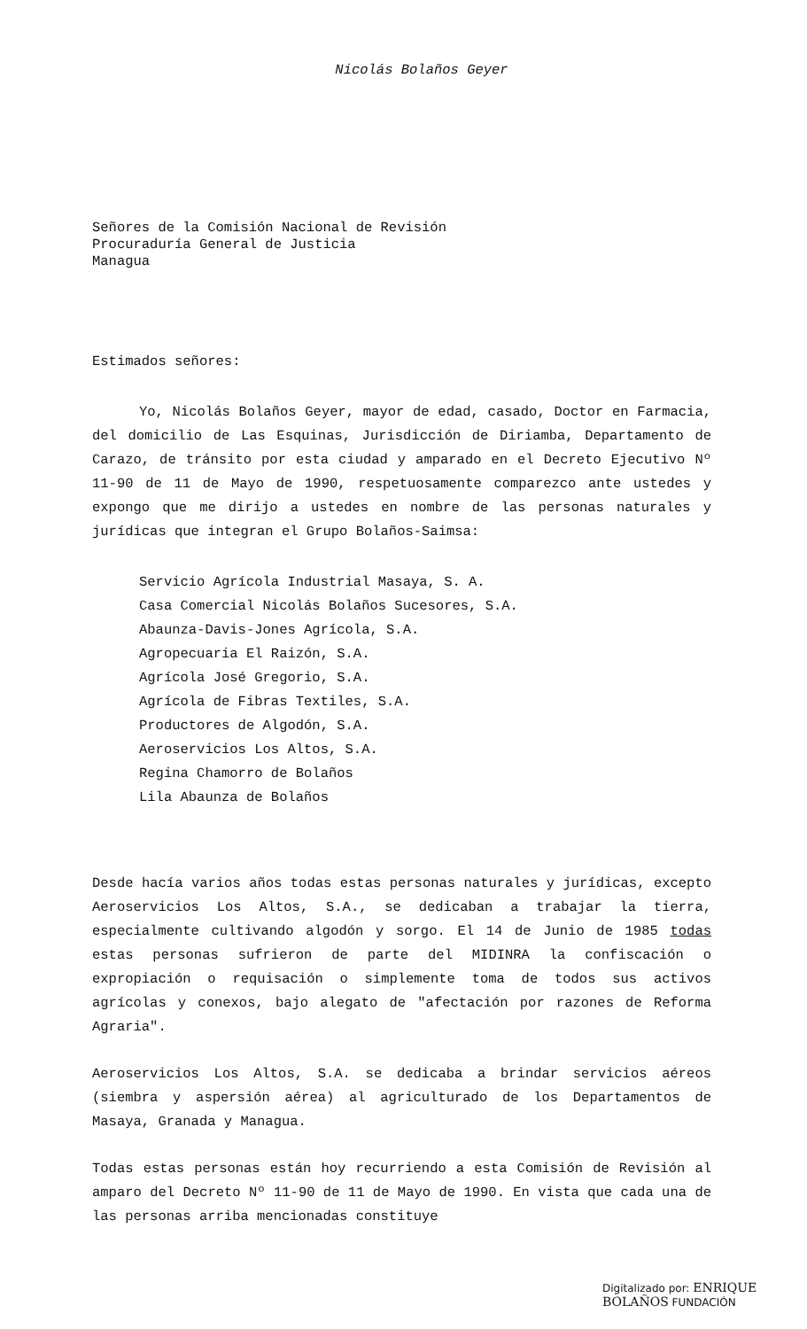Nicolás Bolaños Geyer
Señores de la Comisión Nacional de Revisión
Procuraduría General de Justicia
Managua
Estimados señores:
Yo, Nicolás Bolaños Geyer, mayor de edad, casado, Doctor en Farmacia, del domicilio de Las Esquinas, Jurisdicción de Diriamba, Departamento de Carazo, de tránsito por esta ciudad y amparado en el Decreto Ejecutivo Nº 11-90 de 11 de Mayo de 1990, respetuosamente comparezco ante ustedes y expongo que me dirijo a ustedes en nombre de las personas naturales y jurídicas que integran el Grupo Bolaños-Saimsa:
Servicio Agrícola Industrial Masaya, S. A.
Casa Comercial Nicolás Bolaños Sucesores, S.A.
Abaunza-Davis-Jones Agrícola, S.A.
Agropecuaria El Raizón, S.A.
Agrícola José Gregorio, S.A.
Agrícola de Fibras Textiles, S.A.
Productores de Algodón, S.A.
Aeroservicios Los Altos, S.A.
Regina Chamorro de Bolaños
Lila Abaunza de Bolaños
Desde hacía varios años todas estas personas naturales y jurídicas, excepto Aeroservicios Los Altos, S.A., se dedicaban a trabajar la tierra, especialmente cultivando algodón y sorgo. El 14 de Junio de 1985 todas estas personas sufrieron de parte del MIDINRA la confiscación o expropiación o requisación o simplemente toma de todos sus activos agrícolas y conexos, bajo alegato de "afectación por razones de Reforma Agraria".
Aeroservicios Los Altos, S.A. se dedicaba a brindar servicios aéreos (siembra y aspersión aérea) al agriculturado de los Departamentos de Masaya, Granada y Managua.
Todas estas personas están hoy recurriendo a esta Comisión de Revisión al amparo del Decreto Nº 11-90 de 11 de Mayo de 1990. En vista que cada una de las personas arriba mencionadas constituye
Digitalizado por: ENRIQUE BOLAÑOS FUNDACIÓN